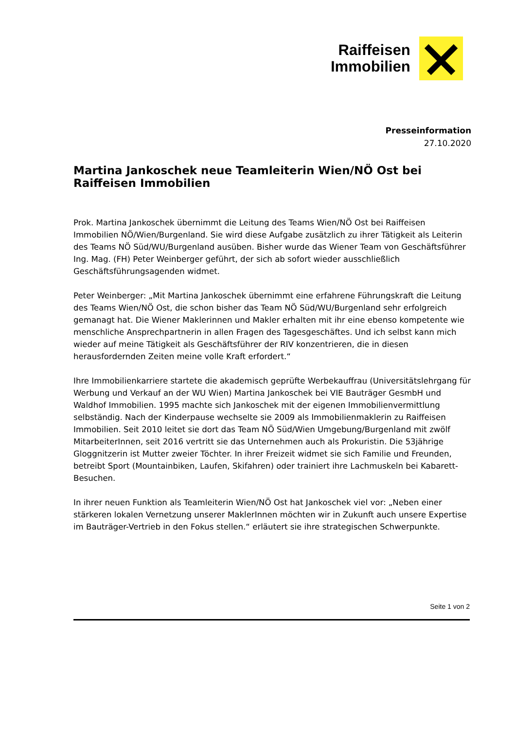Raiffeisen
Immobilien
Presseinformation
27.10.2020
Martina Jankoschek neue Teamleiterin Wien/NÖ Ost bei Raiffeisen Immobilien
Prok. Martina Jankoschek übernimmt die Leitung des Teams Wien/NÖ Ost bei Raiffeisen Immobilien NÖ/Wien/Burgenland. Sie wird diese Aufgabe zusätzlich zu ihrer Tätigkeit als Leiterin des Teams NÖ Süd/WU/Burgenland ausüben. Bisher wurde das Wiener Team von Geschäftsführer Ing. Mag. (FH) Peter Weinberger geführt, der sich ab sofort wieder ausschließlich Geschäftsführungsagenden widmet.
Peter Weinberger: „Mit Martina Jankoschek übernimmt eine erfahrene Führungskraft die Leitung des Teams Wien/NÖ Ost, die schon bisher das Team NÖ Süd/WU/Burgenland sehr erfolgreich gemanagt hat. Die Wiener Maklerinnen und Makler erhalten mit ihr eine ebenso kompetente wie menschliche Ansprechpartnerin in allen Fragen des Tagesgeschäftes. Und ich selbst kann mich wieder auf meine Tätigkeit als Geschäftsführer der RIV konzentrieren, die in diesen herausfordernden Zeiten meine volle Kraft erfordert.“
Ihre Immobilienkarriere startete die akademisch geprüfte Werbekauffrau (Universitätslehrgang für Werbung und Verkauf an der WU Wien) Martina Jankoschek bei VIE Bauträger GesmbH und Waldhof Immobilien. 1995 machte sich Jankoschek mit der eigenen Immobilienvermittlung selbständig. Nach der Kinderpause wechselte sie 2009 als Immobilienmaklerin zu Raiffeisen Immobilien. Seit 2010 leitet sie dort das Team NÖ Süd/Wien Umgebung/Burgenland mit zwölf MitarbeiterInnen, seit 2016 vertritt sie das Unternehmen auch als Prokuristin. Die 53jährige Gloggnitzerin ist Mutter zweier Töchter. In ihrer Freizeit widmet sie sich Familie und Freunden, betreibt Sport (Mountainbiken, Laufen, Skifahren) oder trainiert ihre Lachmuskeln bei Kabarett-Besuchen.
In ihrer neuen Funktion als Teamleiterin Wien/NÖ Ost hat Jankoschek viel vor: „Neben einer stärkeren lokalen Vernetzung unserer MaklerInnen möchten wir in Zukunft auch unsere Expertise im Bauträger-Vertrieb in den Fokus stellen.“ erläutert sie ihre strategischen Schwerpunkte.
Seite 1 von 2